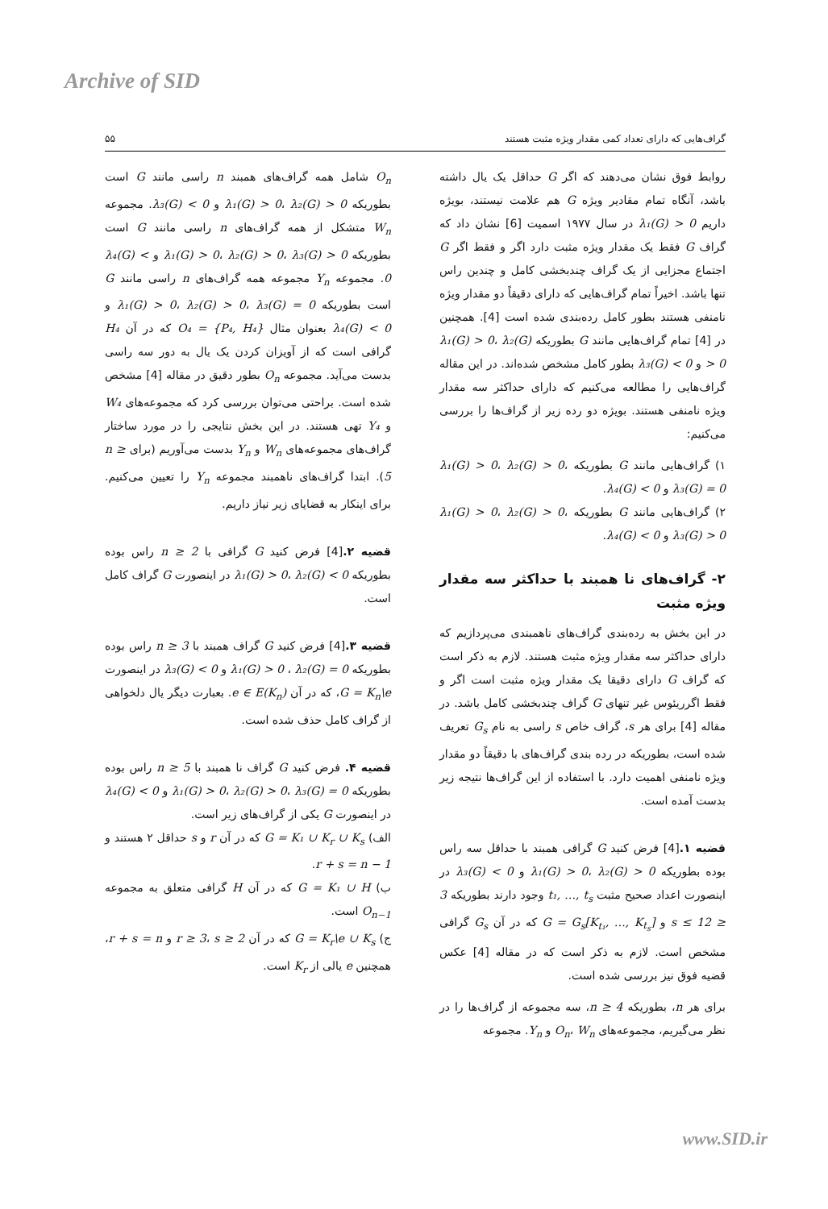Archive of SID
گراف‌هایی که دارای تعداد کمی مقدار ویژه مثبت هستند ۵۵
روابط فوق نشان می‌دهند که اگر G حداقل یک یال داشته باشد، آنگاه تمام مقادیر ویژه G هم علامت نیستند، بویژه داریم λ₁(G) > 0 در سال ۱۹۷۷ اسمیت [6] نشان داد که گراف G فقط یک مقدار ویژه مثبت دارد اگر و فقط اگر G اجتماع مجزایی از یک گراف چندبخشی کامل و چندین راس تنها باشد. اخیراً تمام گراف‌هایی که دارای دقیقاً دو مقدار ویژه نامنفی هستند بطور کامل رده‌بندی شده است [4]. همچنین در [4] تمام گراف‌هایی مانند G بطوریکه λ₁(G) > 0، λ₂(G) > 0 و λ₃(G) < 0 بطور کامل مشخص شده‌اند. در این مقاله گراف‌هایی را مطالعه می‌کنیم که دارای حداکثر سه مقدار ویژه نامنفی هستند. بویژه دو رده زیر از گراف‌ها را بررسی می‌کنیم:
۱) گراف‌هایی مانند G بطوریکه λ₁(G) > 0، λ₂(G) > 0، λ₃(G) = 0 و λ₄(G) < 0.
۲) گراف‌هایی مانند G بطوریکه λ₁(G) > 0، λ₂(G) > 0، λ₃(G) > 0 و λ₄(G) < 0.
۲- گراف‌های نا همبند با حداکثر سه مقدار ویژه مثبت
در این بخش به رده‌بندی گراف‌های ناهمبندی می‌پردازیم که دارای حداکثر سه مقدار ویژه مثبت هستند. لازم به ذکر است که گراف G دارای دقیقا یک مقدار ویژه مثبت است اگر و فقط اگرریئوس غیر تنهای G گراف چندبخشی کامل باشد. در مقاله [4] برای هر s، گراف خاص s راسی به نام G<sub>s</sub> تعریف شده است، بطوریکه در رده بندی گراف‌های با دقیقاً دو مقدار ویژه نامنفی اهمیت دارد. با استفاده از این گراف‌ها نتیجه زیر بدست آمده است.
قضیه ۱.[4] فرض کنید G گرافی همبند با حداقل سه راس بوده بطوریکه λ₁(G) > 0، λ₂(G) > 0 و λ₃(G) < 0 در اینصورت اعداد صحیح مثبت t₁, …, t<sub>s</sub> وجود دارند بطوریکه 3 ≤ s ≤ 12 و G = G<sub>s</sub>[K<sub>t₁</sub>, …, K<sub>t<sub>s</sub></sub>] که در آن G<sub>s</sub> گرافی مشخص است. لازم به ذکر است که در مقاله [4] عکس قضیه فوق نیز بررسی شده است.
برای هر n، بطوریکه n ≥ 4، سه مجموعه از گراف‌ها را در نظر می‌گیریم، مجموعه‌های O<sub>n</sub>، W<sub>n</sub> و Y<sub>n</sub>. مجموعه
O<sub>n</sub> شامل همه گراف‌های همبند n راسی مانند G است بطوریکه λ₁(G) > 0، λ₂(G) > 0 و λ₃(G) < 0. مجموعه W<sub>n</sub> متشکل از همه گراف‌های n راسی مانند G است بطوریکه λ₁(G) > 0، λ₂(G) > 0، λ₃(G) > 0 و λ₄(G) < 0. مجموعه Y<sub>n</sub> مجموعه همه گراف‌های n راسی مانند G است بطوریکه λ₁(G) > 0، λ₂(G) > 0، λ₃(G) = 0 و λ₄(G) < 0 بعنوان مثال O₄ = {P₄, H₄} که در آن H₄ گرافی است که از آویزان کردن یک یال به دور سه راسی بدست می‌آید. مجموعه O<sub>n</sub> بطور دقیق در مقاله [4] مشخص شده است. براحتی می‌توان بررسی کرد که مجموعه‌های W₄ و Y₄ تهی هستند. در این بخش نتایجی را در مورد ساختار گراف‌های مجموعه‌های W<sub>n</sub> و Y<sub>n</sub> بدست می‌آوریم (برای n ≥ 5). ابتدا گراف‌های ناهمبند مجموعه Y<sub>n</sub> را تعیین می‌کنیم. برای اینکار به قضایای زیر نیاز داریم.
قضیه ۲.[4] فرض کنید G گرافی با n ≥ 2 راس بوده بطوریکه λ₁(G) > 0، λ₂(G) < 0 در اینصورت G گراف کامل است.
قضیه ۳.[4] فرض کنید G گراف همبند با n ≥ 3 راس بوده بطوریکه λ₁(G) > 0 ، λ₂(G) = 0 و λ₃(G) < 0 در اینصورت G = K<sub>n</sub>\e، که در آن e ∈ E(K<sub>n</sub>). بعبارت دیگر یال دلخواهی از گراف کامل حذف شده است.
قضیه ۴. فرض کنید G گراف نا همبند با n ≥ 5 راس بوده بطوریکه λ₁(G) > 0، λ₂(G) > 0، λ₃(G) = 0 و λ₄(G) < 0 در اینصورت G یکی از گراف‌های زیر است.
الف) G = K₁ ∪ K<sub>r</sub> ∪ K<sub>s</sub> که در آن r و s حداقل ۲ هستند و r + s = n − 1.
ب) G = K₁ ∪ H که در آن H گرافی متعلق به مجموعه O<sub>n−1</sub> است.
ج) G = K<sub>r</sub>\e ∪ K<sub>s</sub> که در آن r ≥ 3، s ≥ 2 و r + s = n، همچنین e یالی از K<sub>r</sub> است.
www.SID.ir